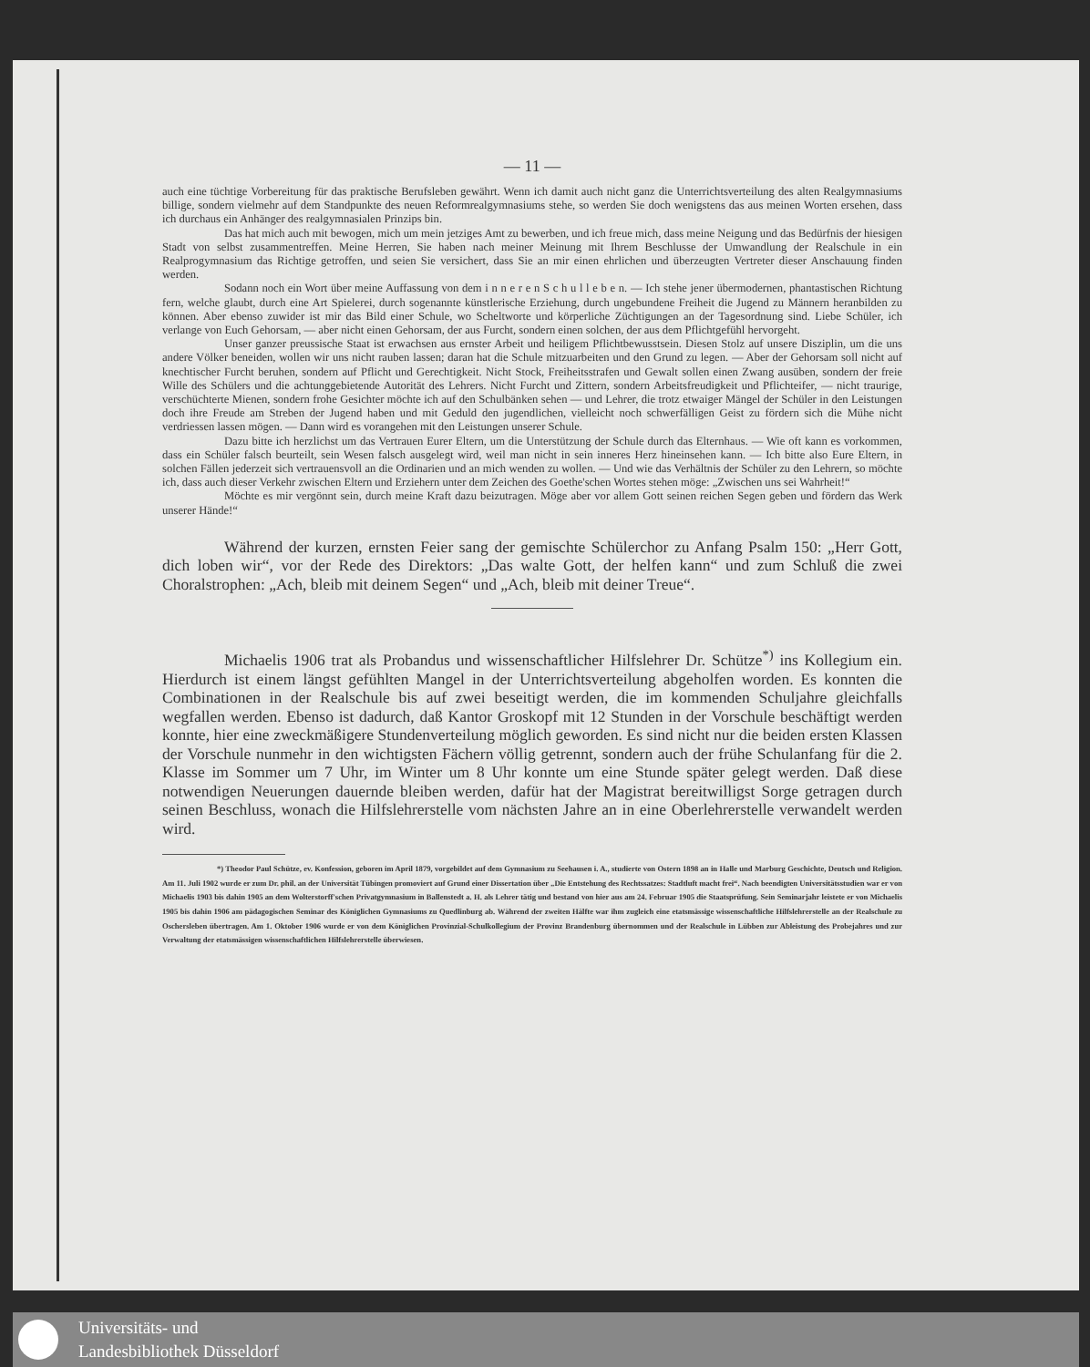— 11 —
auch eine tüchtige Vorbereitung für das praktische Berufsleben gewährt. Wenn ich damit auch nicht ganz die Unterrichtsverteilung des alten Realgymnasiums billige, sondern vielmehr auf dem Standpunkte des neuen Reformrealgymnasiums stehe, so werden Sie doch wenigstens das aus meinen Worten ersehen, dass ich durchaus ein Anhänger des realgymnasialen Prinzips bin.
Das hat mich auch mit bewogen, mich um mein jetziges Amt zu bewerben, und ich freue mich, dass meine Neigung und das Bedürfnis der hiesigen Stadt von selbst zusammentreffen. Meine Herren, Sie haben nach meiner Meinung mit Ihrem Beschlusse der Umwandlung der Realschule in ein Realprogymnasium das Richtige getroffen, und seien Sie versichert, dass Sie an mir einen ehrlichen und überzeugten Vertreter dieser Anschauung finden werden.
Sodann noch ein Wort über meine Auffassung von dem i n n e r e n S c h u l l e b e n. — Ich stehe jener übermodernen, phantastischen Richtung fern, welche glaubt, durch eine Art Spielerei, durch sogenannte künstlerische Erziehung, durch ungebundene Freiheit die Jugend zu Männern heranbilden zu können. Aber ebenso zuwider ist mir das Bild einer Schule, wo Scheltworte und körperliche Züchtigungen an der Tagesordnung sind. Liebe Schüler, ich verlange von Euch Gehorsam, — aber nicht einen Gehorsam, der aus Furcht, sondern einen solchen, der aus dem Pflichtgefühl hervorgeht.
Unser ganzer preussische Staat ist erwachsen aus ernster Arbeit und heiligem Pflichtbewusstsein. Diesen Stolz auf unsere Disziplin, um die uns andere Völker beneiden, wollen wir uns nicht rauben lassen; daran hat die Schule mitzuarbeiten und den Grund zu legen. — Aber der Gehorsam soll nicht auf knechtischer Furcht beruhen, sondern auf Pflicht und Gerechtigkeit. Nicht Stock, Freiheitsstrafen und Gewalt sollen einen Zwang ausüben, sondern der freie Wille des Schülers und die achtunggebietende Autorität des Lehrers. Nicht Furcht und Zittern, sondern Arbeitsfreudigkeit und Pflichteifer, — nicht traurige, verschüchterte Mienen, sondern frohe Gesichter möchte ich auf den Schulbänken sehen — und Lehrer, die trotz etwaiger Mängel der Schüler in den Leistungen doch ihre Freude am Streben der Jugend haben und mit Geduld den jugendlichen, vielleicht noch schwerfälligen Geist zu fördern sich die Mühe nicht verdriessen lassen mögen. — Dann wird es vorangehen mit den Leistungen unserer Schule.
Dazu bitte ich herzlichst um das Vertrauen Eurer Eltern, um die Unterstützung der Schule durch das Elternhaus. — Wie oft kann es vorkommen, dass ein Schüler falsch beurteilt, sein Wesen falsch ausgelegt wird, weil man nicht in sein inneres Herz hineinsehen kann. — Ich bitte also Eure Eltern, in solchen Fällen jederzeit sich vertrauensvoll an die Ordinarien und an mich wenden zu wollen. — Und wie das Verhältnis der Schüler zu den Lehrern, so möchte ich, dass auch dieser Verkehr zwischen Eltern und Erziehern unter dem Zeichen des Goethe'schen Wortes stehen möge: „Zwischen uns sei Wahrheit!“
Möchte es mir vergönnt sein, durch meine Kraft dazu beizutragen. Möge aber vor allem Gott seinen reichen Segen geben und fördern das Werk unserer Hände!“
Während der kurzen, ernsten Feier sang der gemischte Schülerchor zu Anfang Psalm 150: „Herr Gott, dich loben wir“, vor der Rede des Direktors: „Das walte Gott, der helfen kann“ und zum Schluß die zwei Choralstrophen: „Ach, bleib mit deinem Segen“ und „Ach, bleib mit deiner Treue“.
Michaelis 1906 trat als Probandus und wissenschaftlicher Hilfslehrer Dr. Schütze<sup>*)</sup> ins Kollegium ein. Hierdurch ist einem längst gefühlten Mangel in der Unterrichtsverteilung abgeholfen worden. Es konnten die Combinationen in der Realschule bis auf zwei beseitigt werden, die im kommenden Schuljahre gleichfalls wegfallen werden. Ebenso ist dadurch, daß Kantor Groskopf mit 12 Stunden in der Vorschule beschäftigt werden konnte, hier eine zweckmäßigere Stundenverteilung möglich geworden. Es sind nicht nur die beiden ersten Klassen der Vorschule nunmehr in den wichtigsten Fächern völlig getrennt, sondern auch der frühe Schulanfang für die 2. Klasse im Sommer um 7 Uhr, im Winter um 8 Uhr konnte um eine Stunde später gelegt werden. Daß diese notwendigen Neuerungen dauernde bleiben werden, dafür hat der Magistrat bereitwilligst Sorge getragen durch seinen Beschluss, wonach die Hilfslehrerstelle vom nächsten Jahre an in eine Oberlehrerstelle verwandelt werden wird.
*) Theodor Paul Schütze, ev. Konfession, geboren im April 1879, vorgebildet auf dem Gymnasium zu Seehausen i. A., studierte von Ostern 1898 an in Halle und Marburg Geschichte, Deutsch und Religion. Am 11. Juli 1902 wurde er zum Dr. phil. an der Universität Tübingen promoviert auf Grund einer Dissertation über „Die Entstehung des Rechtssatzes: Stadtluft macht frei“. Nach beendigten Universitätsstudien war er von Michaelis 1903 bis dahin 1905 an dem Wolterstorff'schen Privatgymnasium in Ballenstedt a. H. als Lehrer tätig und bestand von hier aus am 24. Februar 1905 die Staatsprüfung. Sein Seminarjahr leistete er von Michaelis 1905 bis dahin 1906 am pädagogischen Seminar des Königlichen Gymnasiums zu Quedlinburg ab. Während der zweiten Hälfte war ihm zugleich eine etatsmässige wissenschaftliche Hilfslehrerstelle an der Realschule zu Oschersleben übertragen. Am 1. Oktober 1906 wurde er von dem Königlichen Provinzial-Schulkollegium der Provinz Brandenburg übernommen und der Realschule in Lübben zur Ableistung des Probejahres und zur Verwaltung der etatsmässigen wissenschaftlichen Hilfslehrerstelle überwiesen.
Universitäts- und
Landesbibliothek Düsseldorf